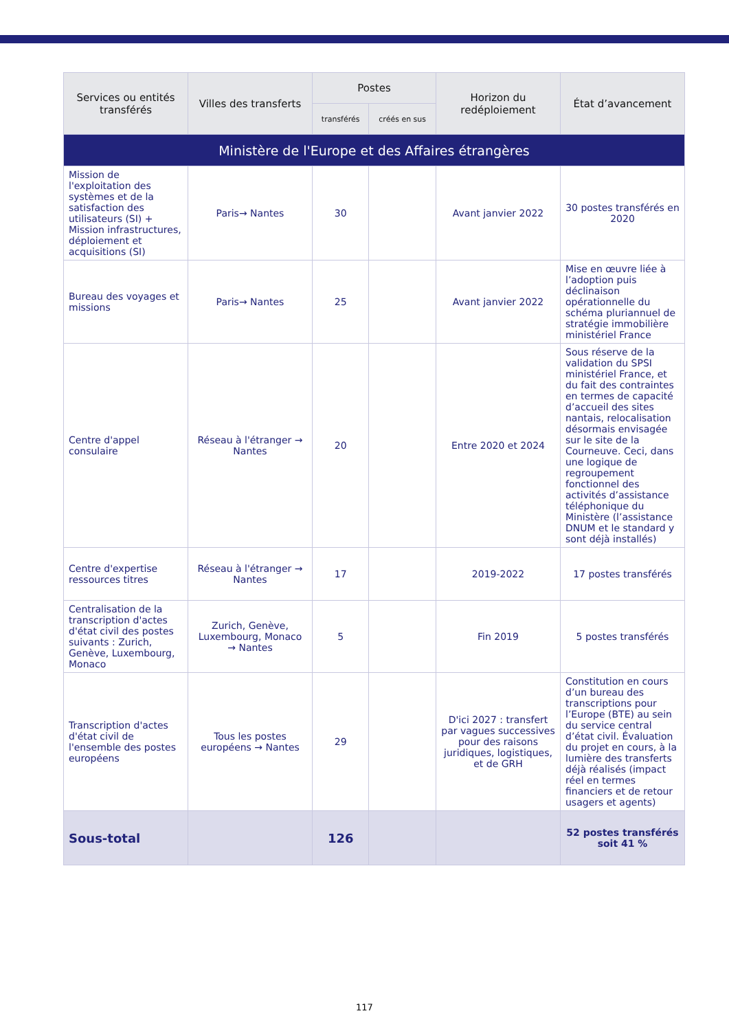| Services ou entités transférés | Villes des transferts | Postes | | Horizon du redéploiement | État d’avancement |
| --- | --- | --- | --- | --- | --- |
| | | transférés | créés en sus | | |
| Ministère de l'Europe et des Affaires étrangères | | | | | |
| Mission de l'exploitation des systèmes et de la satisfaction des utilisateurs (SI) + Mission infrastructures, déploiement et acquisitions (SI) | Paris→ Nantes | 30 | | Avant janvier 2022 | 30 postes transférés en 2020 |
| Bureau des voyages et missions | Paris→ Nantes | 25 | | Avant janvier 2022 | Mise en œuvre liée à l’adoption puis déclinaison opérationnelle du schéma pluriannuel de stratégie immobilière ministériel France |
| Centre d'appel consulaire | Réseau à l'étranger → Nantes | 20 | | Entre 2020 et 2024 | Sous réserve de la validation du SPSI ministériel France, et du fait des contraintes en termes de capacité d’accueil des sites nantais, relocalisation désormais envisagée sur le site de la Courneuve. Ceci, dans une logique de regroupement fonctionnel des activités d’assistance téléphonique du Ministère (l’assistance DNUM et le standard y sont déjà installés) |
| Centre d'expertise ressources titres | Réseau à l'étranger → Nantes | 17 | | 2019-2022 | 17 postes transférés |
| Centralisation de la transcription d'actes d'état civil des postes suivants : Zurich, Genève, Luxembourg, Monaco | Zurich, Genève, Luxembourg, Monaco → Nantes | 5 | | Fin 2019 | 5 postes transférés |
| Transcription d'actes d'état civil de l'ensemble des postes européens | Tous les postes européens → Nantes | 29 | | D'ici 2027 : transfert par vagues successives pour des raisons juridiques, logistiques, et de GRH | Constitution en cours d’un bureau des transcriptions pour l’Europe (BTE) au sein du service central d’état civil. Évaluation du projet en cours, à la lumière des transferts déjà réalisés (impact réel en termes financiers et de retour usagers et agents) |
| Sous-total | | 126 | | | 52 postes transférés soit 41 % |
117